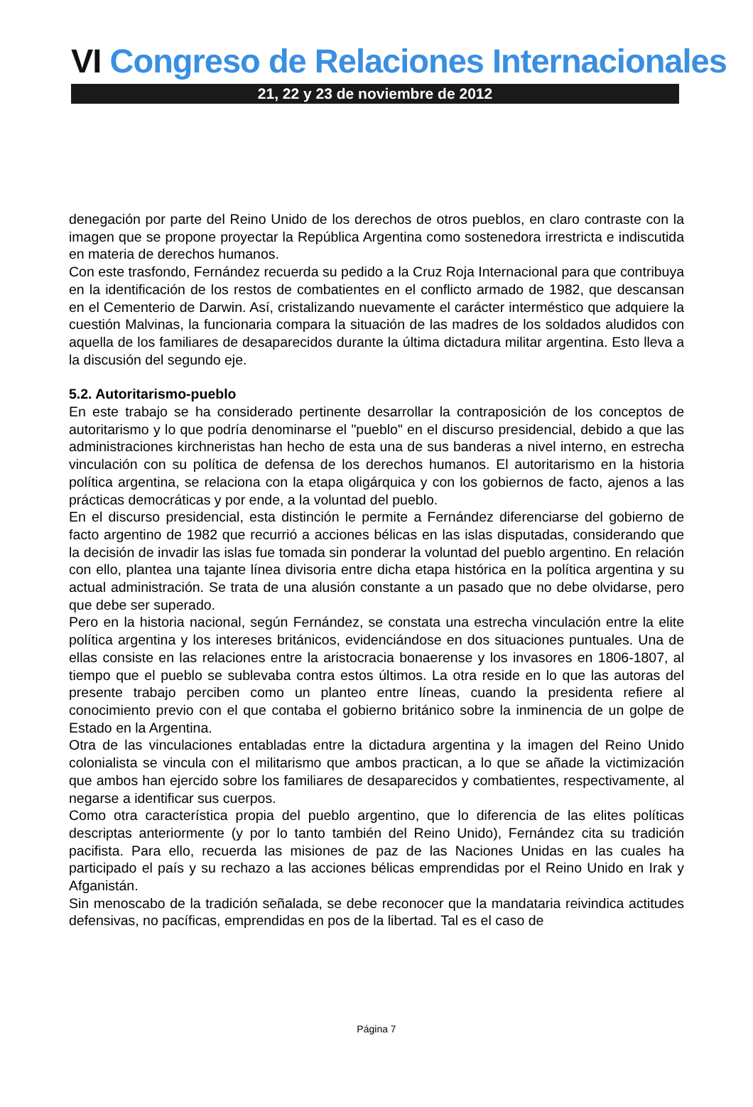VI Congreso de Relaciones Internacionales
21, 22 y 23 de noviembre de 2012
denegación por parte del Reino Unido de los derechos de otros pueblos, en claro contraste con la imagen que se propone proyectar la República Argentina como sostenedora irrestricta e indiscutida en materia de derechos humanos.
Con este trasfondo, Fernández recuerda su pedido a la Cruz Roja Internacional para que contribuya en la identificación de los restos de combatientes en el conflicto armado de 1982, que descansan en el Cementerio de Darwin. Así, cristalizando nuevamente el carácter interméstico que adquiere la cuestión Malvinas, la funcionaria compara la situación de las madres de los soldados aludidos con aquella de los familiares de desaparecidos durante la última dictadura militar argentina. Esto lleva a la discusión del segundo eje.
5.2. Autoritarismo-pueblo
En este trabajo se ha considerado pertinente desarrollar la contraposición de los conceptos de autoritarismo y lo que podría denominarse el "pueblo" en el discurso presidencial, debido a que las administraciones kirchneristas han hecho de esta una de sus banderas a nivel interno, en estrecha vinculación con su política de defensa de los derechos humanos. El autoritarismo en la historia política argentina, se relaciona con la etapa oligárquica y con los gobiernos de facto, ajenos a las prácticas democráticas y por ende, a la voluntad del pueblo.
En el discurso presidencial, esta distinción le permite a Fernández diferenciarse del gobierno de facto argentino de 1982 que recurrió a acciones bélicas en las islas disputadas, considerando que la decisión de invadir las islas fue tomada sin ponderar la voluntad del pueblo argentino. En relación con ello, plantea una tajante línea divisoria entre dicha etapa histórica en la política argentina y su actual administración. Se trata de una alusión constante a un pasado que no debe olvidarse, pero que debe ser superado.
Pero en la historia nacional, según Fernández, se constata una estrecha vinculación entre la elite política argentina y los intereses británicos, evidenciándose en dos situaciones puntuales. Una de ellas consiste en las relaciones entre la aristocracia bonaerense y los invasores en 1806-1807, al tiempo que el pueblo se sublevaba contra estos últimos. La otra reside en lo que las autoras del presente trabajo perciben como un planteo entre líneas, cuando la presidenta refiere al conocimiento previo con el que contaba el gobierno británico sobre la inminencia de un golpe de Estado en la Argentina.
Otra de las vinculaciones entabladas entre la dictadura argentina y la imagen del Reino Unido colonialista se vincula con el militarismo que ambos practican, a lo que se añade la victimización que ambos han ejercido sobre los familiares de desaparecidos y combatientes, respectivamente, al negarse a identificar sus cuerpos.
Como otra característica propia del pueblo argentino, que lo diferencia de las elites políticas descriptas anteriormente (y por lo tanto también del Reino Unido), Fernández cita su tradición pacifista. Para ello, recuerda las misiones de paz de las Naciones Unidas en las cuales ha participado el país y su rechazo a las acciones bélicas emprendidas por el Reino Unido en Irak y Afganistán.
Sin menoscabo de la tradición señalada, se debe reconocer que la mandataria reivindica actitudes defensivas, no pacíficas, emprendidas en pos de la libertad. Tal es el caso de
Página 7